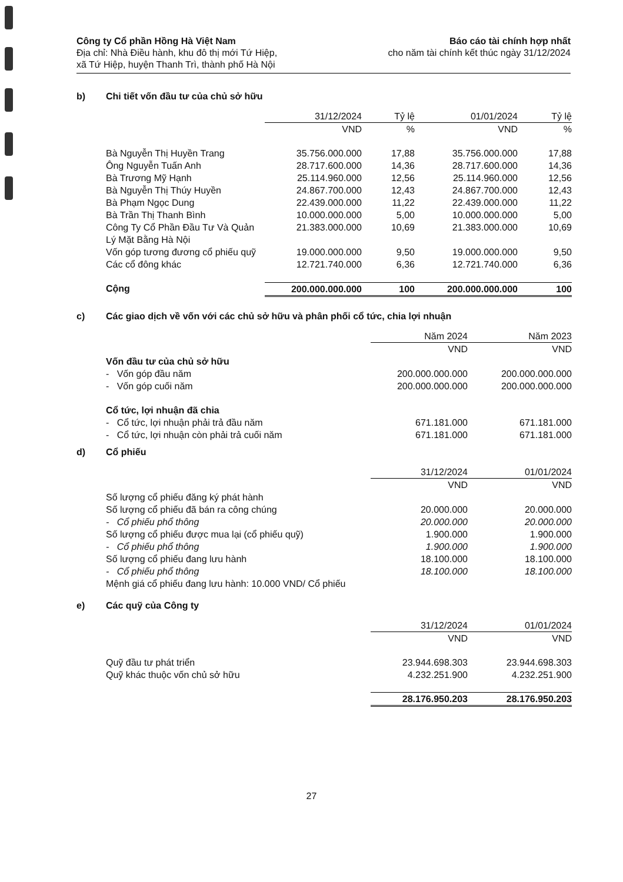Công ty Cổ phần Hồng Hà Việt Nam
Địa chỉ: Nhà Điều hành, khu đô thị mới Tứ Hiệp,
xã Tứ Hiệp, huyện Thanh Trì, thành phố Hà Nội
Báo cáo tài chính hợp nhất
cho năm tài chính kết thúc ngày 31/12/2024
b) Chi tiết vốn đầu tư của chủ sở hữu
| | 31/12/2024 | Tỷ lệ | 01/01/2024 | Tỷ lệ |
| | VND | % | VND | % |
| Bà Nguyễn Thị Huyền Trang | 35.756.000.000 | 17,88 | 35.756.000.000 | 17,88 |
| Ông Nguyễn Tuấn Anh | 28.717.600.000 | 14,36 | 28.717.600.000 | 14,36 |
| Bà Trương Mỹ Hạnh | 25.114.960.000 | 12,56 | 25.114.960.000 | 12,56 |
| Bà Nguyễn Thị Thúy Huyền | 24.867.700.000 | 12,43 | 24.867.700.000 | 12,43 |
| Bà Phạm Ngọc Dung | 22.439.000.000 | 11,22 | 22.439.000.000 | 11,22 |
| Bà Trần Thị Thanh Bình | 10.000.000.000 | 5,00 | 10.000.000.000 | 5,00 |
| Công Ty Cổ Phần Đầu Tư Và Quản Lý Mặt Bằng Hà Nội | 21.383.000.000 | 10,69 | 21.383.000.000 | 10,69 |
| Vốn góp tương đương cổ phiếu quỹ | 19.000.000.000 | 9,50 | 19.000.000.000 | 9,50 |
| Các cổ đông khác | 12.721.740.000 | 6,36 | 12.721.740.000 | 6,36 |
| Cộng | 200.000.000.000 | 100 | 200.000.000.000 | 100 |
c) Các giao dịch về vốn với các chủ sở hữu và phân phối cổ tức, chia lợi nhuận
| | Năm 2024 | Năm 2023 |
| | VND | VND |
| Vốn đầu tư của chủ sở hữu | | |
| - Vốn góp đầu năm | 200.000.000.000 | 200.000.000.000 |
| - Vốn góp cuối năm | 200.000.000.000 | 200.000.000.000 |
| Cổ tức, lợi nhuận đã chia | | |
| - Cổ tức, lợi nhuận phải trả đầu năm | 671.181.000 | 671.181.000 |
| - Cổ tức, lợi nhuận còn phải trả cuối năm | 671.181.000 | 671.181.000 |
d) Cổ phiếu
| | 31/12/2024 | 01/01/2024 |
| | VND | VND |
| Số lượng cổ phiếu đăng ký phát hành | | |
| Số lượng cổ phiếu đã bán ra công chúng | 20.000.000 | 20.000.000 |
| - Cổ phiếu phổ thông | 20.000.000 | 20.000.000 |
| Số lượng cổ phiếu được mua lại (cổ phiếu quỹ) | 1.900.000 | 1.900.000 |
| - Cổ phiếu phổ thông | 1.900.000 | 1.900.000 |
| Số lượng cổ phiếu đang lưu hành | 18.100.000 | 18.100.000 |
| - Cổ phiếu phổ thông | 18.100.000 | 18.100.000 |
| Mệnh giá cổ phiếu đang lưu hành: 10.000 VND/ Cổ phiếu | | |
e) Các quỹ của Công ty
| | 31/12/2024 | 01/01/2024 |
| | VND | VND |
| Quỹ đầu tư phát triển | 23.944.698.303 | 23.944.698.303 |
| Quỹ khác thuộc vốn chủ sở hữu | 4.232.251.900 | 4.232.251.900 |
| | 28.176.950.203 | 28.176.950.203 |
27